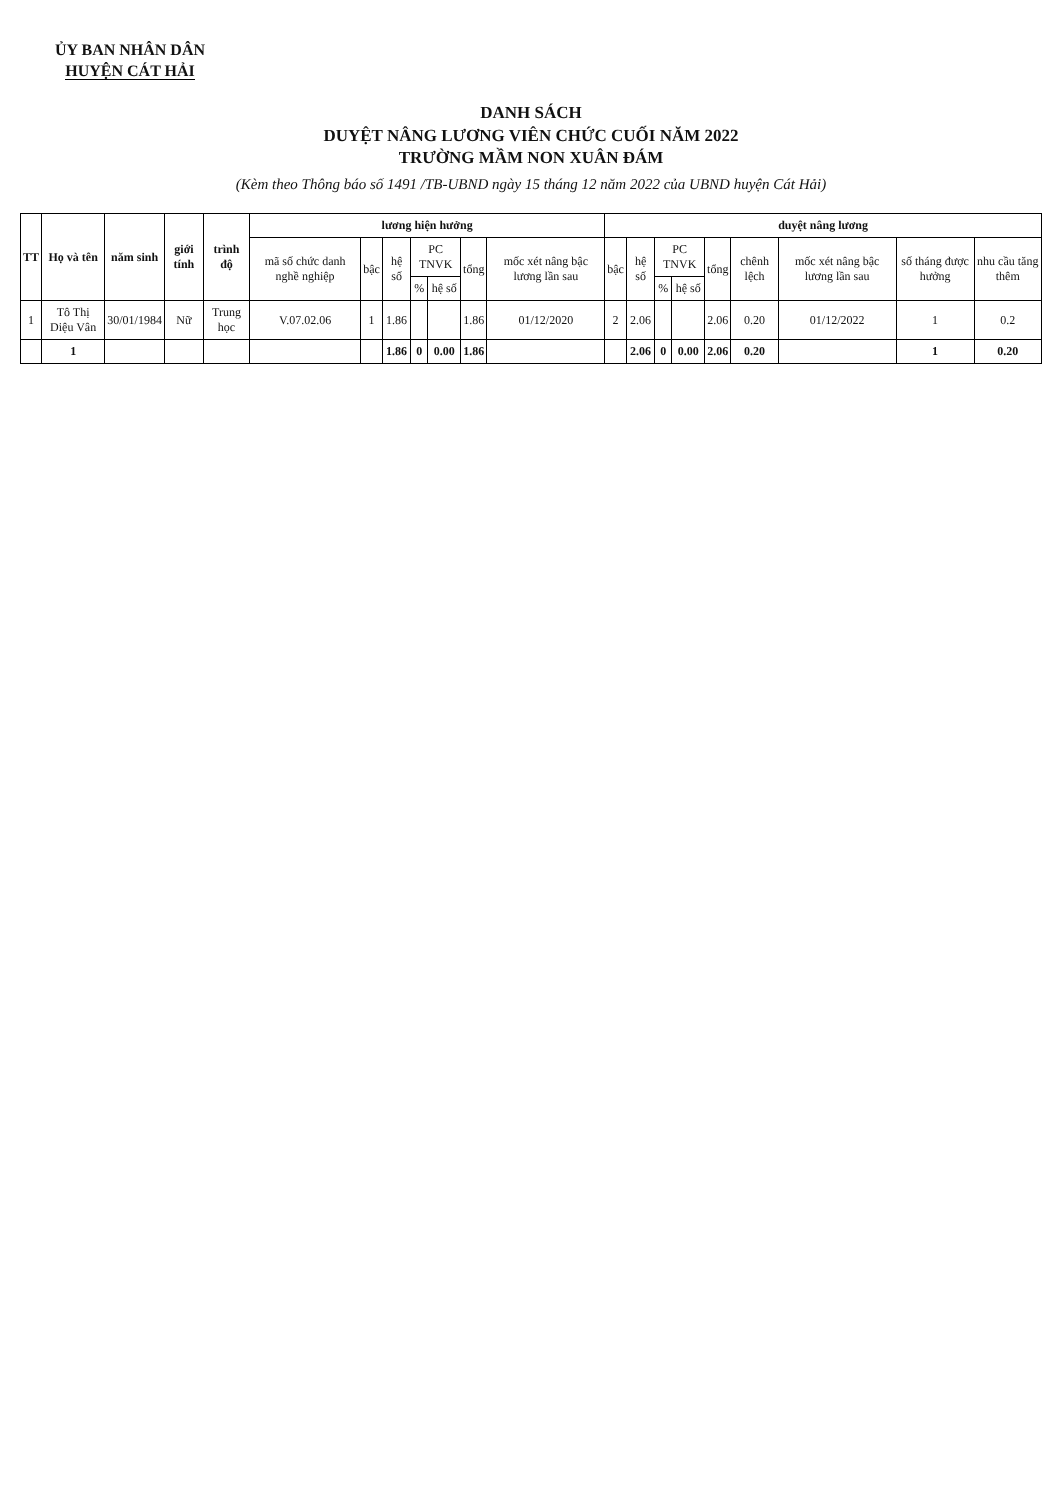ỦY BAN NHÂN DÂN
HUYỆN CÁT HẢI
DANH SÁCH
DUYỆT NÂNG LƯƠNG VIÊN CHỨC CUỐI NĂM 2022
TRƯỜNG MẦM NON XUÂN ĐÁM
(Kèm theo Thông báo số 1491 /TB-UBND ngày 15 tháng 12 năm 2022 của UBND huyện Cát Hải)
| TT | Họ và tên | năm sinh | giới tính | trình độ | lương hiện hưởng | | | | | | | duyệt nâng lương | | | | | | | | |
| --- | --- | --- | --- | --- | --- | --- | --- | --- | --- | --- | --- | --- | --- | --- | --- | --- | --- | --- | --- | --- |
| | | | | | mã số chức danh nghề nghiệp | bậc | hệ số | PC TNVK | | tổng | mốc xét nâng bậc lương lần sau | bậc | hệ số | PC TNVK | | tổng | chênh lệch | mốc xét nâng bậc lương lần sau | số tháng được hưởng | nhu cầu tăng thêm |
| | | | | | | | | % | hệ số | | | | | % | hệ số | | | | | |
| 1 | Tô Thị Diệu Vân | 30/01/1984 | Nữ | Trung học | V.07.02.06 | 1 | 1.86 | | | 1.86 | 01/12/2020 | 2 | 2.06 | | | 2.06 | 0.20 | 01/12/2022 | 1 | 0.2 |
| | 1 | | | | | | 1.86 | 0 | 0.00 | 1.86 | | | 2.06 | 0 | 0.00 | 2.06 | 0.20 | | 1 | 0.20 |